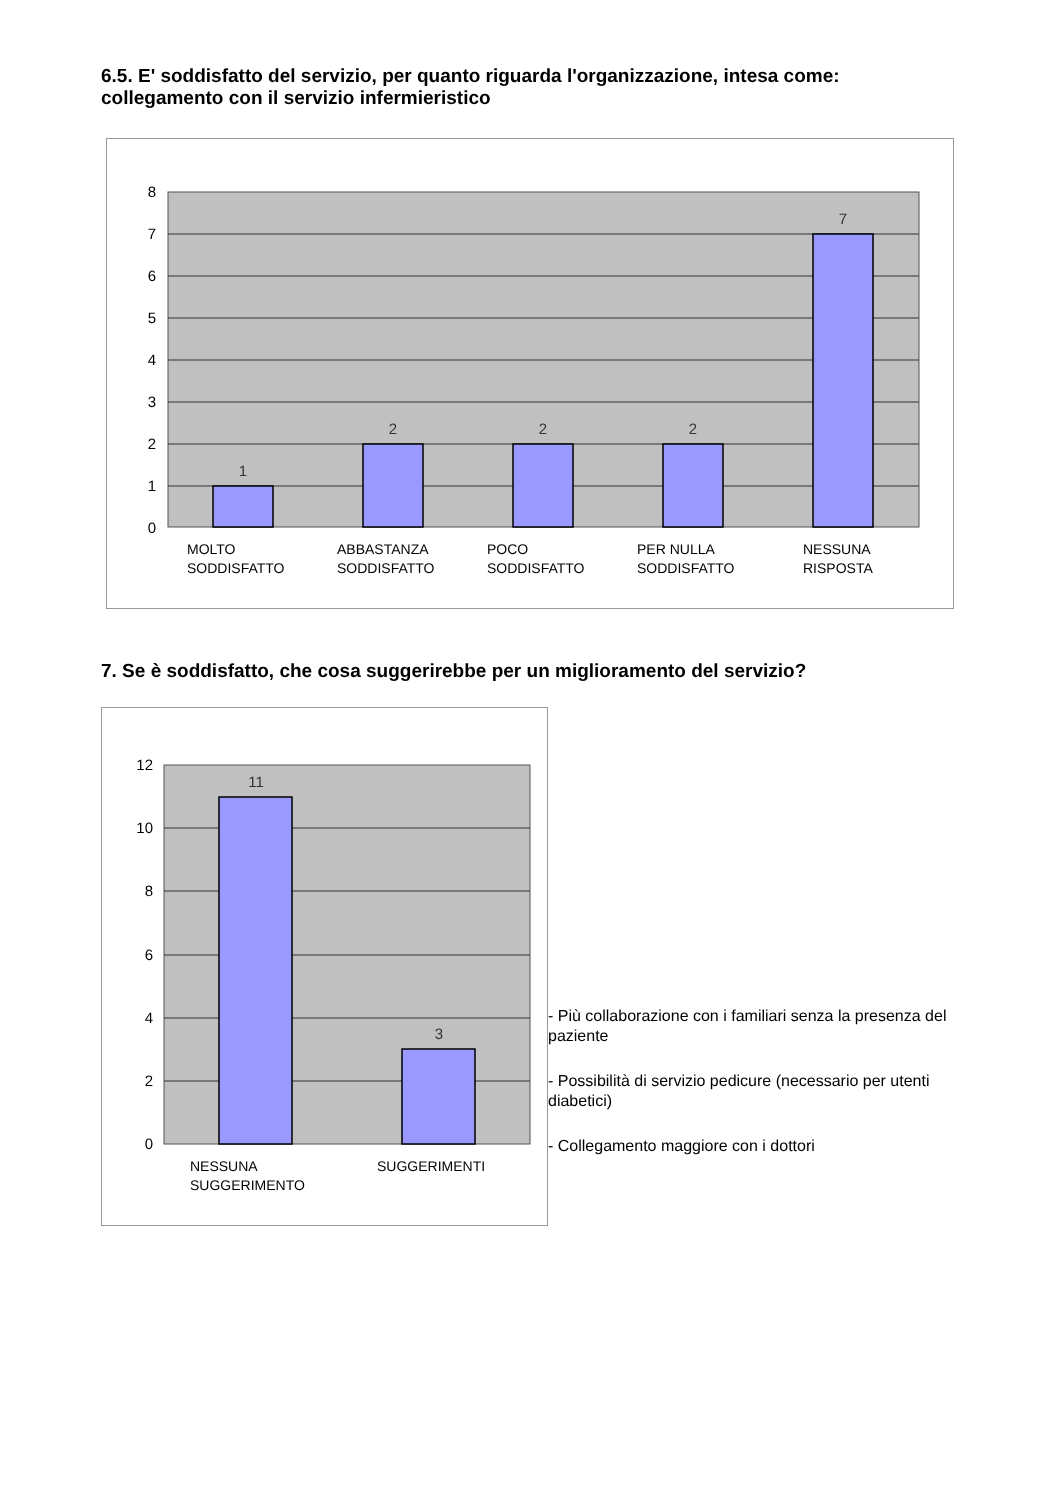6.5. E' soddisfatto del servizio, per quanto riguarda l'organizzazione, intesa come: collegamento con il servizio infermieristico
8
7
6
5
4
3
2
1
0
1
2
2
2
7
MOLTO
SODDISFATTO
ABBASTANZA
SODDISFATTO
POCO
SODDISFATTO
PER NULLA
SODDISFATTO
NESSUNA
RISPOSTA
7. Se è soddisfatto, che cosa suggerirebbe per un miglioramento del servizio?
12
10
8
6
4
2
0
11
3
NESSUNA
SUGGERIMENTO
SUGGERIMENTI
- Più collaborazione con i familiari senza la presenza del paziente
- Possibilità di servizio pedicure (necessario per utenti diabetici)
- Collegamento maggiore con i dottori